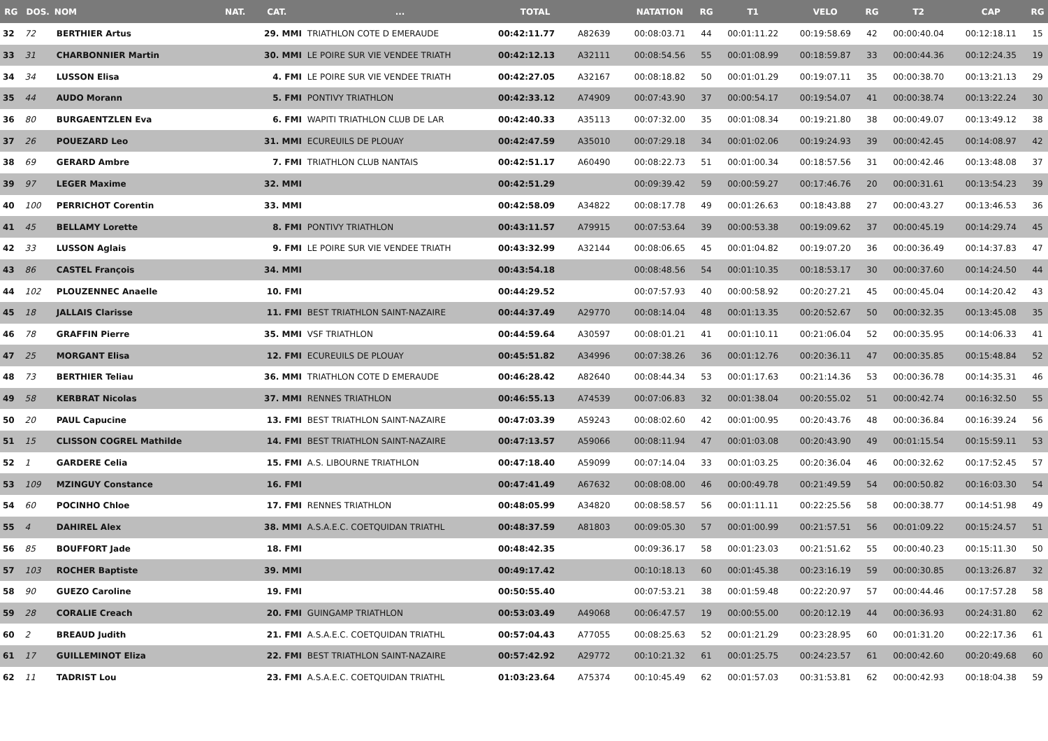| RG | DOS. | NOM | NAT. | CAT. | ... | TOTAL | | NATATION | RG | T1 | VELO | RG | T2 | CAP | RG |
| --- | --- | --- | --- | --- | --- | --- | --- | --- | --- | --- | --- | --- | --- | --- | --- |
| 32 | 72 | BERTHIER Artus | | 29. MMI | TRIATHLON COTE D EMERAUDE | 00:42:11.77 | A82639 | 00:08:03.71 | 44 | 00:01:11.22 | 00:19:58.69 | 42 | 00:00:40.04 | 00:12:18.11 | 15 |
| 33 | 31 | CHARBONNIER Martin | | 30. MMI | LE POIRE SUR VIE VENDEE TRIATH | 00:42:12.13 | A32111 | 00:08:54.56 | 55 | 00:01:08.99 | 00:18:59.87 | 33 | 00:00:44.36 | 00:12:24.35 | 19 |
| 34 | 34 | LUSSON Elisa | | 4. FMI | LE POIRE SUR VIE VENDEE TRIATH | 00:42:27.05 | A32167 | 00:08:18.82 | 50 | 00:01:01.29 | 00:19:07.11 | 35 | 00:00:38.70 | 00:13:21.13 | 29 |
| 35 | 44 | AUDO Morann | | 5. FMI | PONTIVY TRIATHLON | 00:42:33.12 | A74909 | 00:07:43.90 | 37 | 00:00:54.17 | 00:19:54.07 | 41 | 00:00:38.74 | 00:13:22.24 | 30 |
| 36 | 80 | BURGAENTZLEN Eva | | 6. FMI | WAPITI TRIATHLON CLUB DE LAR | 00:42:40.33 | A35113 | 00:07:32.00 | 35 | 00:01:08.34 | 00:19:21.80 | 38 | 00:00:49.07 | 00:13:49.12 | 38 |
| 37 | 26 | POUEZARD Leo | | 31. MMI | ECUREUILS DE PLOUAY | 00:42:47.59 | A35010 | 00:07:29.18 | 34 | 00:01:02.06 | 00:19:24.93 | 39 | 00:00:42.45 | 00:14:08.97 | 42 |
| 38 | 69 | GERARD Ambre | | 7. FMI | TRIATHLON CLUB NANTAIS | 00:42:51.17 | A60490 | 00:08:22.73 | 51 | 00:01:00.34 | 00:18:57.56 | 31 | 00:00:42.46 | 00:13:48.08 | 37 |
| 39 | 97 | LEGER Maxime | | 32. MMI | | 00:42:51.29 | | 00:09:39.42 | 59 | 00:00:59.27 | 00:17:46.76 | 20 | 00:00:31.61 | 00:13:54.23 | 39 |
| 40 | 100 | PERRICHOT Corentin | | 33. MMI | | 00:42:58.09 | A34822 | 00:08:17.78 | 49 | 00:01:26.63 | 00:18:43.88 | 27 | 00:00:43.27 | 00:13:46.53 | 36 |
| 41 | 45 | BELLAMY Lorette | | 8. FMI | PONTIVY TRIATHLON | 00:43:11.57 | A79915 | 00:07:53.64 | 39 | 00:00:53.38 | 00:19:09.62 | 37 | 00:00:45.19 | 00:14:29.74 | 45 |
| 42 | 33 | LUSSON Aglais | | 9. FMI | LE POIRE SUR VIE VENDEE TRIATH | 00:43:32.99 | A32144 | 00:08:06.65 | 45 | 00:01:04.82 | 00:19:07.20 | 36 | 00:00:36.49 | 00:14:37.83 | 47 |
| 43 | 86 | CASTEL François | | 34. MMI | | 00:43:54.18 | | 00:08:48.56 | 54 | 00:01:10.35 | 00:18:53.17 | 30 | 00:00:37.60 | 00:14:24.50 | 44 |
| 44 | 102 | PLOUZENNEC Anaelle | | 10. FMI | | 00:44:29.52 | | 00:07:57.93 | 40 | 00:00:58.92 | 00:20:27.21 | 45 | 00:00:45.04 | 00:14:20.42 | 43 |
| 45 | 18 | JALLAIS Clarisse | | 11. FMI | BEST TRIATHLON SAINT-NAZAIRE | 00:44:37.49 | A29770 | 00:08:14.04 | 48 | 00:01:13.35 | 00:20:52.67 | 50 | 00:00:32.35 | 00:13:45.08 | 35 |
| 46 | 78 | GRAFFIN Pierre | | 35. MMI | VSF TRIATHLON | 00:44:59.64 | A30597 | 00:08:01.21 | 41 | 00:01:10.11 | 00:21:06.04 | 52 | 00:00:35.95 | 00:14:06.33 | 41 |
| 47 | 25 | MORGANT Elisa | | 12. FMI | ECUREUILS DE PLOUAY | 00:45:51.82 | A34996 | 00:07:38.26 | 36 | 00:01:12.76 | 00:20:36.11 | 47 | 00:00:35.85 | 00:15:48.84 | 52 |
| 48 | 73 | BERTHIER Teliau | | 36. MMI | TRIATHLON COTE D EMERAUDE | 00:46:28.42 | A82640 | 00:08:44.34 | 53 | 00:01:17.63 | 00:21:14.36 | 53 | 00:00:36.78 | 00:14:35.31 | 46 |
| 49 | 58 | KERBRAT Nicolas | | 37. MMI | RENNES TRIATHLON | 00:46:55.13 | A74539 | 00:07:06.83 | 32 | 00:01:38.04 | 00:20:55.02 | 51 | 00:00:42.74 | 00:16:32.50 | 55 |
| 50 | 20 | PAUL Capucine | | 13. FMI | BEST TRIATHLON SAINT-NAZAIRE | 00:47:03.39 | A59243 | 00:08:02.60 | 42 | 00:01:00.95 | 00:20:43.76 | 48 | 00:00:36.84 | 00:16:39.24 | 56 |
| 51 | 15 | CLISSON COGREL Mathilde | | 14. FMI | BEST TRIATHLON SAINT-NAZAIRE | 00:47:13.57 | A59066 | 00:08:11.94 | 47 | 00:01:03.08 | 00:20:43.90 | 49 | 00:01:15.54 | 00:15:59.11 | 53 |
| 52 | 1 | GARDERE Celia | | 15. FMI | A.S. LIBOURNE TRIATHLON | 00:47:18.40 | A59099 | 00:07:14.04 | 33 | 00:01:03.25 | 00:20:36.04 | 46 | 00:00:32.62 | 00:17:52.45 | 57 |
| 53 | 109 | MZINGUY Constance | | 16. FMI | | 00:47:41.49 | A67632 | 00:08:08.00 | 46 | 00:00:49.78 | 00:21:49.59 | 54 | 00:00:50.82 | 00:16:03.30 | 54 |
| 54 | 60 | POCINHO Chloe | | 17. FMI | RENNES TRIATHLON | 00:48:05.99 | A34820 | 00:08:58.57 | 56 | 00:01:11.11 | 00:22:25.56 | 58 | 00:00:38.77 | 00:14:51.98 | 49 |
| 55 | 4 | DAHIREL Alex | | 38. MMI | A.S.A.E.C. COETQUIDAN TRIATHL | 00:48:37.59 | A81803 | 00:09:05.30 | 57 | 00:01:00.99 | 00:21:57.51 | 56 | 00:01:09.22 | 00:15:24.57 | 51 |
| 56 | 85 | BOUFFORT Jade | | 18. FMI | | 00:48:42.35 | | 00:09:36.17 | 58 | 00:01:23.03 | 00:21:51.62 | 55 | 00:00:40.23 | 00:15:11.30 | 50 |
| 57 | 103 | ROCHER Baptiste | | 39. MMI | | 00:49:17.42 | | 00:10:18.13 | 60 | 00:01:45.38 | 00:23:16.19 | 59 | 00:00:30.85 | 00:13:26.87 | 32 |
| 58 | 90 | GUEZO Caroline | | 19. FMI | | 00:50:55.40 | | 00:07:53.21 | 38 | 00:01:59.48 | 00:22:20.97 | 57 | 00:00:44.46 | 00:17:57.28 | 58 |
| 59 | 28 | CORALIE Creach | | 20. FMI | GUINGAMP TRIATHLON | 00:53:03.49 | A49068 | 00:06:47.57 | 19 | 00:00:55.00 | 00:20:12.19 | 44 | 00:00:36.93 | 00:24:31.80 | 62 |
| 60 | 2 | BREAUD Judith | | 21. FMI | A.S.A.E.C. COETQUIDAN TRIATHL | 00:57:04.43 | A77055 | 00:08:25.63 | 52 | 00:01:21.29 | 00:23:28.95 | 60 | 00:01:31.20 | 00:22:17.36 | 61 |
| 61 | 17 | GUILLEMINOT Eliza | | 22. FMI | BEST TRIATHLON SAINT-NAZAIRE | 00:57:42.92 | A29772 | 00:10:21.32 | 61 | 00:01:25.75 | 00:24:23.57 | 61 | 00:00:42.60 | 00:20:49.68 | 60 |
| 62 | 11 | TADRIST Lou | | 23. FMI | A.S.A.E.C. COETQUIDAN TRIATHL | 01:03:23.64 | A75374 | 00:10:45.49 | 62 | 00:01:57.03 | 00:31:53.81 | 62 | 00:00:42.93 | 00:18:04.38 | 59 |